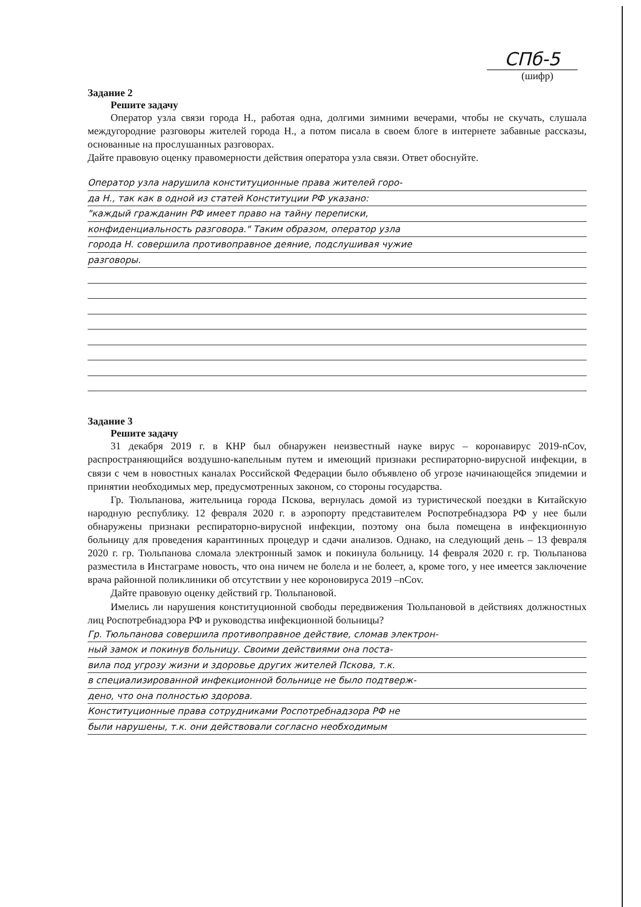СПб-5
(шифр)
Задание 2
Решите задачу
Оператор узла связи города Н., работая одна, долгими зимними вечерами, чтобы не скучать, слушала междугородние разговоры жителей города Н., а потом писала в своем блоге в интернете забавные рассказы, основанные на прослушанных разговорах.
Дайте правовую оценку правомерности действия оператора узла связи. Ответ обоснуйте.
Оператор узла нарушила конституционные права жителей горо-
да Н., так как в одной из статей Конституции РФ указано:
"каждый гражданин РФ имеет право на тайну переписки,
конфиденциальность разговора." Таким образом, оператор узла
города Н. совершила противоправное деяние, подслушивая чужие
разговоры.
Задание 3
Решите задачу
31 декабря 2019 г. в КНР был обнаружен неизвестный науке вирус – коронавирус 2019-nCov, распространяющийся воздушно-капельным путем и имеющий признаки респираторно-вирусной инфекции, в связи с чем в новостных каналах Российской Федерации было объявлено об угрозе начинающейся эпидемии и принятии необходимых мер, предусмотренных законом, со стороны государства.
Гр. Тюльпанова, жительница города Пскова, вернулась домой из туристической поездки в Китайскую народную республику. 12 февраля 2020 г. в аэропорту представителем Роспотребнадзора РФ у нее были обнаружены признаки респираторно-вирусной инфекции, поэтому она была помещена в инфекционную больницу для проведения карантинных процедур и сдачи анализов. Однако, на следующий день – 13 февраля 2020 г. гр. Тюльпанова сломала электронный замок и покинула больницу. 14 февраля 2020 г. гр. Тюльпанова разместила в Инстаграме новость, что она ничем не болела и не болеет, а, кроме того, у нее имеется заключение врача районной поликлиники об отсутствии у нее короновируса 2019 –nCov.
Дайте правовую оценку действий гр. Тюльпановой.
Имелись ли нарушения конституционной свободы передвижения Тюльпановой в действиях должностных лиц Роспотребнадзора РФ и руководства инфекционной больницы?
Гр. Тюльпанова совершила противоправное действие, сломав электрон-
ный замок и покинув больницу. Своими действиями она поста-
вила под угрозу жизни и здоровье других жителей Пскова, т.к.
в специализированной инфекционной больнице не было подтверж-
дено, что она полностью здорова.
Конституционные права сотрудниками Роспотребнадзора РФ не
были нарушены, т.к. они действовали согласно необходимым